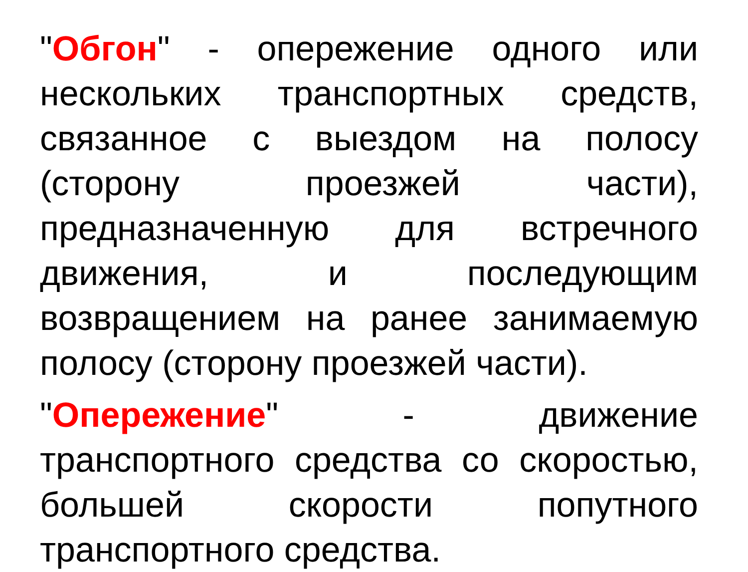"Обгон" - опережение одного или нескольких транспортных средств, связанное с выездом на полосу (сторону проезжей части), предназначенную для встречного движения, и последующим возвращением на ранее занимаемую полосу (сторону проезжей части).
"Опережение" - движение транспортного средства со скоростью, большей скорости попутного транспортного средства.